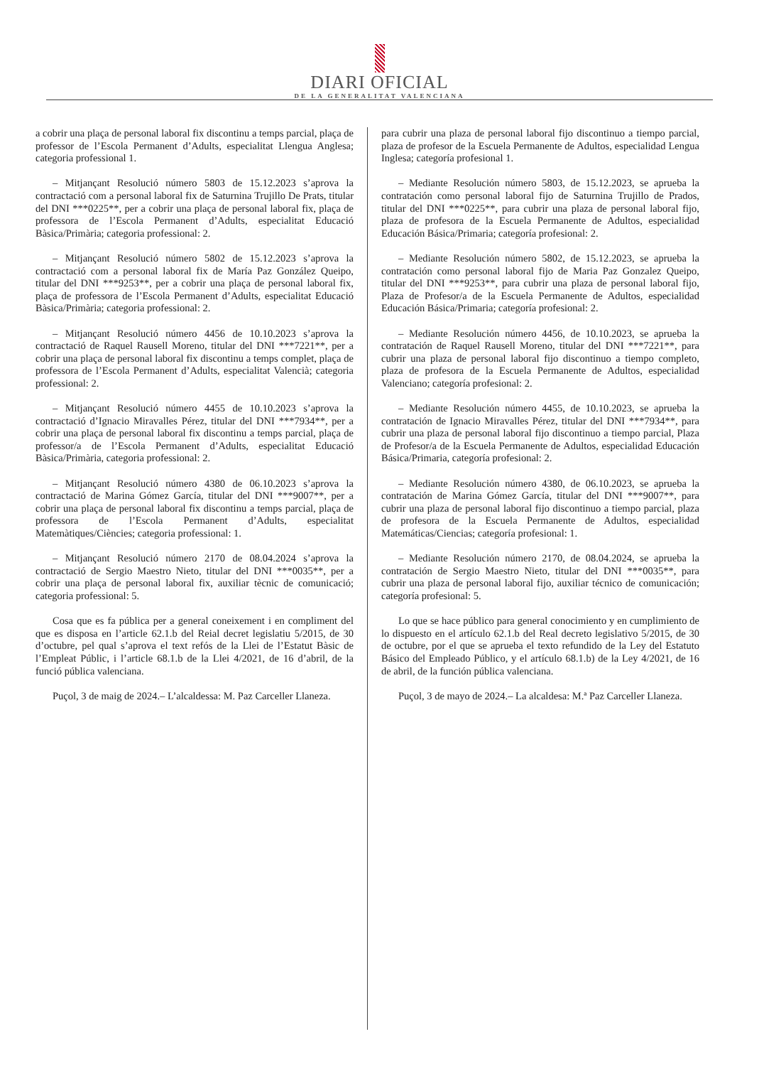DIARI OFICIAL
DE LA GENERALITAT VALENCIANA
a cobrir una plaça de personal laboral fix discontinu a temps parcial, plaça de professor de l’Escola Permanent d’Adults, especialitat Llengua Anglesa; categoria professional 1.
– Mitjançant Resolució número 5803 de 15.12.2023 s’aprova la contractació com a personal laboral fix de Saturnina Trujillo De Prats, titular del DNI ***0225**, per a cobrir una plaça de personal laboral fix, plaça de professora de l’Escola Permanent d’Adults, especialitat Educació Bàsica/Primària; categoria professional: 2.
– Mitjançant Resolució número 5802 de 15.12.2023 s’aprova la contractació com a personal laboral fix de María Paz González Queipo, titular del DNI ***9253**, per a cobrir una plaça de personal laboral fix, plaça de professora de l’Escola Permanent d’Adults, especialitat Educació Bàsica/Primària; categoria professional: 2.
– Mitjançant Resolució número 4456 de 10.10.2023 s’aprova la contractació de Raquel Rausell Moreno, titular del DNI ***7221**, per a cobrir una plaça de personal laboral fix discontinu a temps complet, plaça de professora de l’Escola Permanent d’Adults, especialitat Valencià; categoria professional: 2.
– Mitjançant Resolució número 4455 de 10.10.2023 s’aprova la contractació d’Ignacio Miravalles Pérez, titular del DNI ***7934**, per a cobrir una plaça de personal laboral fix discontinu a temps parcial, plaça de professor/a de l’Escola Permanent d’Adults, especialitat Educació Bàsica/Primària, categoria professional: 2.
– Mitjançant Resolució número 4380 de 06.10.2023 s’aprova la contractació de Marina Gómez García, titular del DNI ***9007**, per a cobrir una plaça de personal laboral fix discontinu a temps parcial, plaça de professora de l’Escola Permanent d’Adults, especialitat Matemàtiques/Ciències; categoria professional: 1.
– Mitjançant Resolució número 2170 de 08.04.2024 s’aprova la contractació de Sergio Maestro Nieto, titular del DNI ***0035**, per a cobrir una plaça de personal laboral fix, auxiliar tècnic de comunicació; categoria professional: 5.
Cosa que es fa pública per a general coneixement i en compliment del que es disposa en l’article 62.1.b del Reial decret legislatiu 5/2015, de 30 d’octubre, pel qual s’aprova el text refós de la Llei de l’Estatut Bàsic de l’Empleat Públic, i l’article 68.1.b de la Llei 4/2021, de 16 d’abril, de la funció pública valenciana.
Puçol, 3 de maig de 2024.– L’alcaldessa: M. Paz Carceller Llaneza.
para cubrir una plaza de personal laboral fijo discontinuo a tiempo parcial, plaza de profesor de la Escuela Permanente de Adultos, especialidad Lengua Inglesa; categoría profesional 1.
– Mediante Resolución número 5803, de 15.12.2023, se aprueba la contratación como personal laboral fijo de Saturnina Trujillo de Prados, titular del DNI ***0225**, para cubrir una plaza de personal laboral fijo, plaza de profesora de la Escuela Permanente de Adultos, especialidad Educación Básica/Primaria; categoría profesional: 2.
– Mediante Resolución número 5802, de 15.12.2023, se aprueba la contratación como personal laboral fijo de Maria Paz Gonzalez Queipo, titular del DNI ***9253**, para cubrir una plaza de personal laboral fijo, Plaza de Profesor/a de la Escuela Permanente de Adultos, especialidad Educación Básica/Primaria; categoría profesional: 2.
– Mediante Resolución número 4456, de 10.10.2023, se aprueba la contratación de Raquel Rausell Moreno, titular del DNI ***7221**, para cubrir una plaza de personal laboral fijo discontinuo a tiempo completo, plaza de profesora de la Escuela Permanente de Adultos, especialidad Valenciano; categoría profesional: 2.
– Mediante Resolución número 4455, de 10.10.2023, se aprueba la contratación de Ignacio Miravalles Pérez, titular del DNI ***7934**, para cubrir una plaza de personal laboral fijo discontinuo a tiempo parcial, Plaza de Profesor/a de la Escuela Permanente de Adultos, especialidad Educación Básica/Primaria, categoría profesional: 2.
– Mediante Resolución número 4380, de 06.10.2023, se aprueba la contratación de Marina Gómez García, titular del DNI ***9007**, para cubrir una plaza de personal laboral fijo discontinuo a tiempo parcial, plaza de profesora de la Escuela Permanente de Adultos, especialidad Matemáticas/Ciencias; categoría profesional: 1.
– Mediante Resolución número 2170, de 08.04.2024, se aprueba la contratación de Sergio Maestro Nieto, titular del DNI ***0035**, para cubrir una plaza de personal laboral fijo, auxiliar técnico de comunicación; categoría profesional: 5.
Lo que se hace público para general conocimiento y en cumplimiento de lo dispuesto en el artículo 62.1.b del Real decreto legislativo 5/2015, de 30 de octubre, por el que se aprueba el texto refundido de la Ley del Estatuto Básico del Empleado Público, y el artículo 68.1.b) de la Ley 4/2021, de 16 de abril, de la función pública valenciana.
Puçol, 3 de mayo de 2024.– La alcaldesa: M.ª Paz Carceller Llaneza.